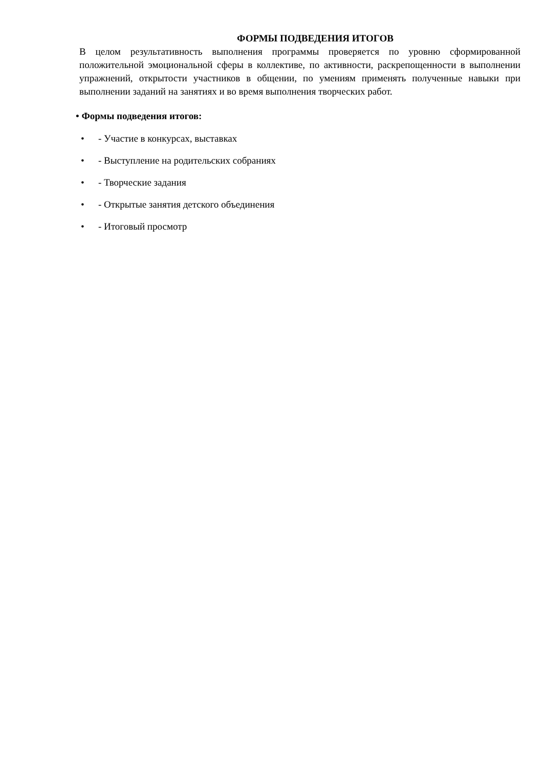ФОРМЫ ПОДВЕДЕНИЯ ИТОГОВ
В целом результативность выполнения программы проверяется по уровню сформированной положительной эмоциональной сферы в коллективе, по активности, раскрепощенности в выполнении упражнений, открытости участников в общении, по умениям применять полученные навыки при выполнении заданий на занятиях и во время выполнения творческих работ.
• Формы подведения итогов:
• - Участие в конкурсах, выставках
• - Выступление на родительских собраниях
• - Творческие задания
• - Открытые занятия детского объединения
• - Итоговый просмотр